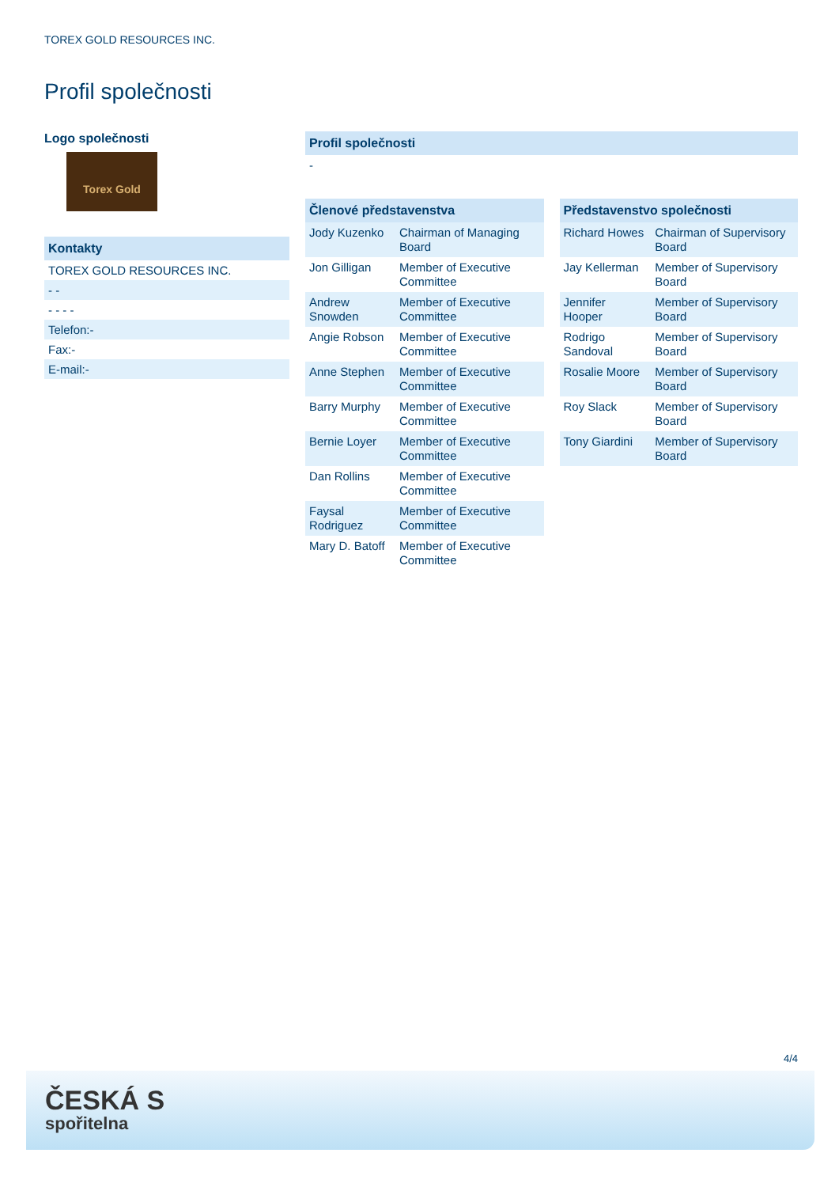TOREX GOLD RESOURCES INC.
Profil společnosti
Logo společnosti
Torex Gold
Kontakty
TOREX GOLD RESOURCES INC.
- -
- - - -
Telefon:-
Fax:-
E-mail:-
Profil společnosti
-
| Členové představenstva | |
| --- | --- |
| Jody Kuzenko | Chairman of Managing Board |
| Jon Gilligan | Member of Executive Committee |
| Andrew Snowden | Member of Executive Committee |
| Angie Robson | Member of Executive Committee |
| Anne Stephen | Member of Executive Committee |
| Barry Murphy | Member of Executive Committee |
| Bernie Loyer | Member of Executive Committee |
| Dan Rollins | Member of Executive Committee |
| Faysal Rodriguez | Member of Executive Committee |
| Mary D. Batoff | Member of Executive Committee |
| Představenstvo společnosti | |
| --- | --- |
| Richard Howes | Chairman of Supervisory Board |
| Jay Kellerman | Member of Supervisory Board |
| Jennifer Hooper | Member of Supervisory Board |
| Rodrigo Sandoval | Member of Supervisory Board |
| Rosalie Moore | Member of Supervisory Board |
| Roy Slack | Member of Supervisory Board |
| Tony Giardini | Member of Supervisory Board |
4/4
ČESKÁ S
spořitelna